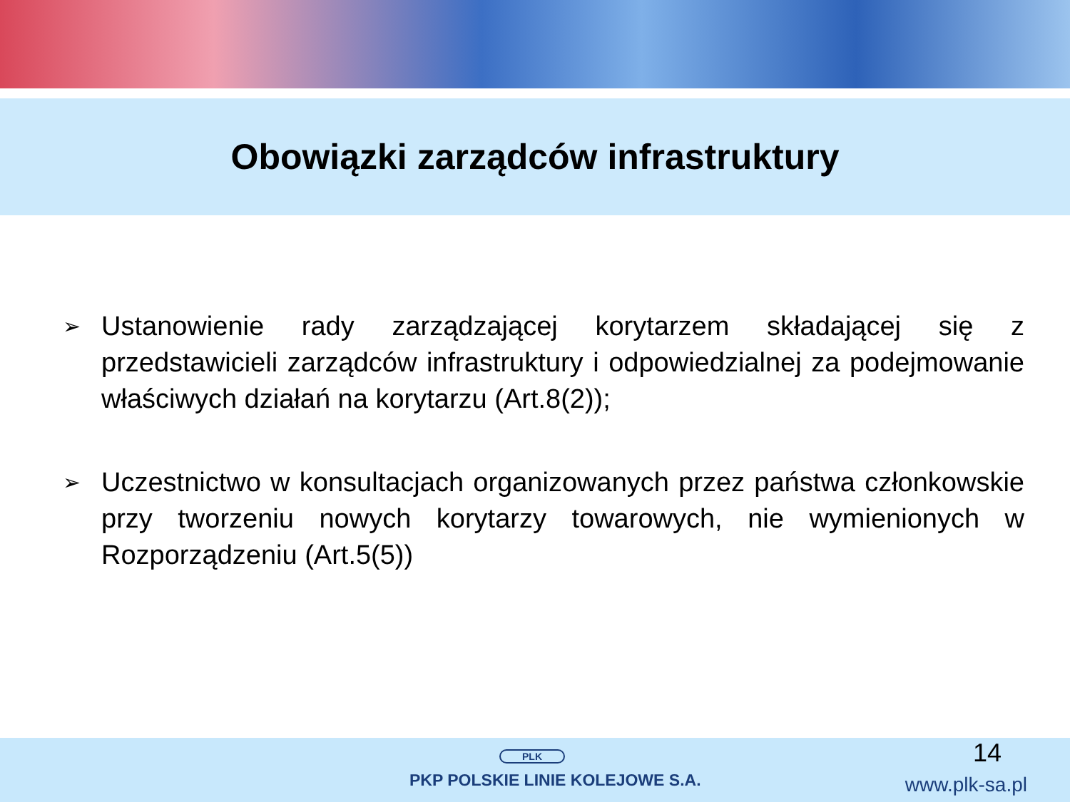Obowiązki zarządców infrastruktury
➢ Ustanowienie rady zarządzającej korytarzem składającej się z przedstawicieli zarządców infrastruktury i odpowiedzialnej za podejmowanie właściwych działań na korytarzu (Art.8(2));
➢ Uczestnictwo w konsultacjach organizowanych przez państwa członkowskie przy tworzeniu nowych korytarzy towarowych, nie wymienionych w Rozporządzeniu (Art.5(5))
PLK
PKP POLSKIE LINIE KOLEJOWE S.A.
14
www.plk-sa.pl